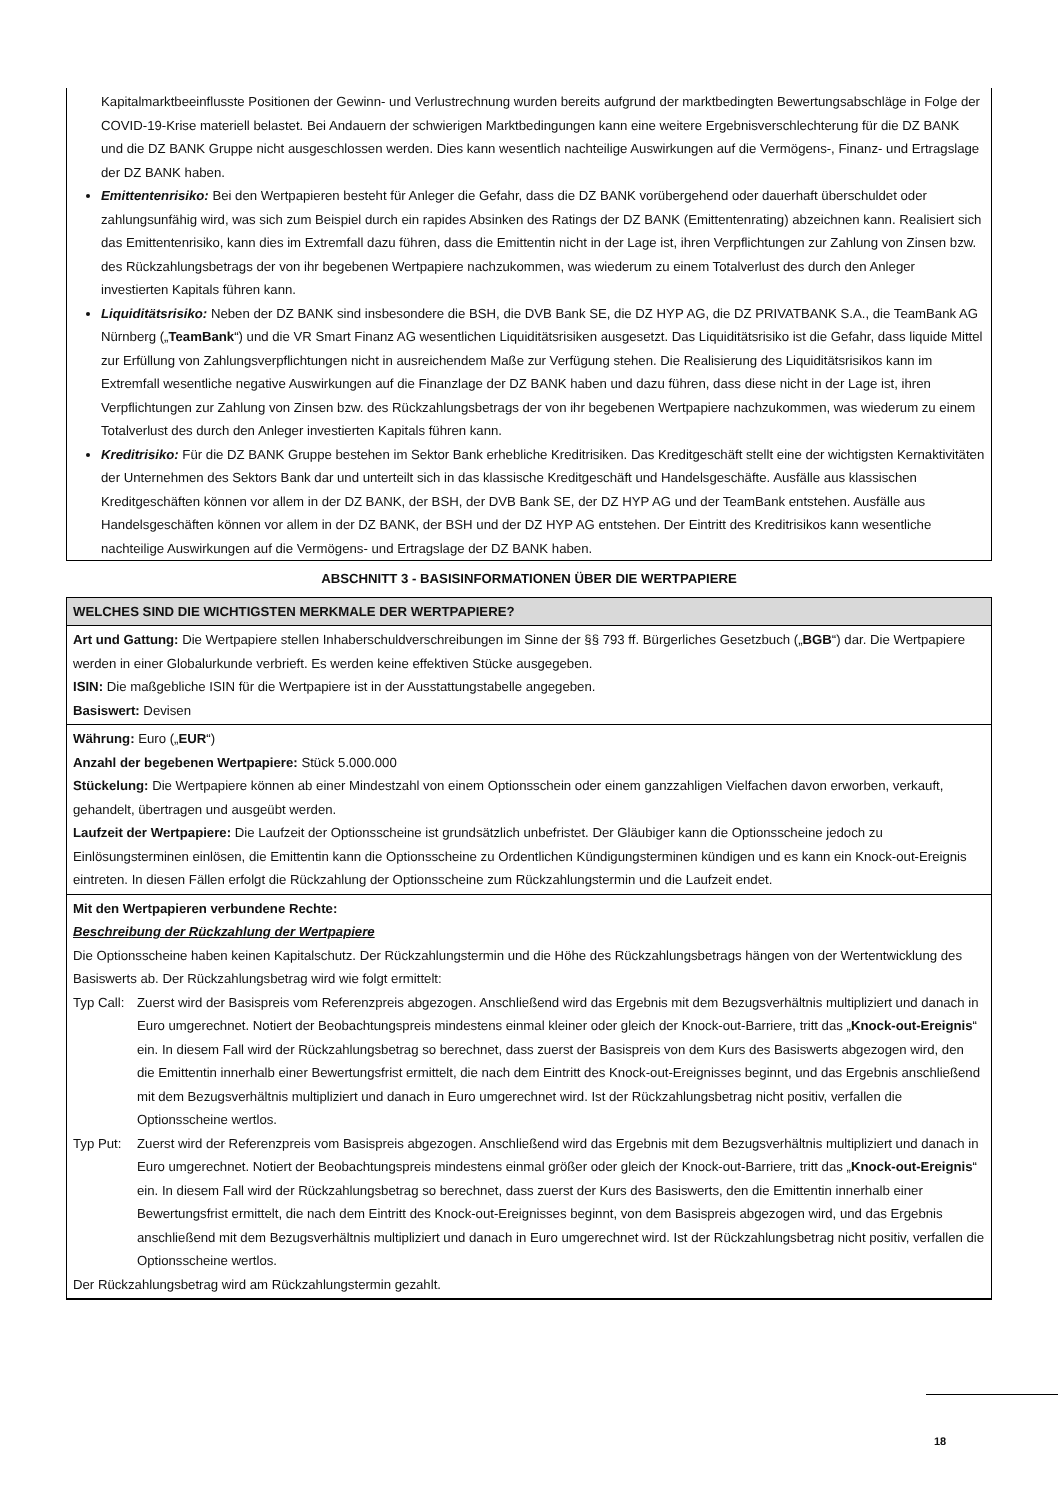Kapitalmarktbeeinflusste Positionen der Gewinn- und Verlustrechnung wurden bereits aufgrund der marktbedingten Bewertungs­abschläge in Folge der COVID-19-Krise materiell belastet. Bei Andauern der schwierigen Marktbedingungen kann eine weitere Ergebnisverschlechterung für die DZ BANK und die DZ BANK Gruppe nicht ausgeschlossen werden. Dies kann wesentlich nachteilige Auswirkungen auf die Vermögens-, Finanz- und Ertragslage der DZ BANK haben.
Emittentenrisiko: Bei den Wertpapieren besteht für Anleger die Gefahr, dass die DZ BANK vorübergehend oder dauerhaft überschuldet oder zahlungsunfähig wird, was sich zum Beispiel durch ein rapides Absinken des Ratings der DZ BANK (Emittentenrating) abzeichnen kann. Realisiert sich das Emittentenrisiko, kann dies im Extremfall dazu führen, dass die Emittentin nicht in der Lage ist, ihren Verpflichtungen zur Zahlung von Zinsen bzw. des Rückzahlungsbetrags der von ihr begebenen Wertpapiere nachzukommen, was wiederum zu einem Totalverlust des durch den Anleger investierten Kapitals führen kann.
Liquiditätsrisiko: Neben der DZ BANK sind insbesondere die BSH, die DVB Bank SE, die DZ HYP AG, die DZ PRIVATBANK S.A., die TeamBank AG Nürnberg („TeamBank“) und die VR Smart Finanz AG wesentlichen Liquiditätsrisiken ausgesetzt. Das Liquiditätsrisiko ist die Gefahr, dass liquide Mittel zur Erfüllung von Zahlungsverpflichtungen nicht in ausreichendem Maße zur Verfügung stehen. Die Realisierung des Liquiditätsrisikos kann im Extremfall wesentliche negative Auswirkungen auf die Finanzlage der DZ BANK haben und dazu führen, dass diese nicht in der Lage ist, ihren Verpflichtungen zur Zahlung von Zinsen bzw. des Rückzahlungsbetrags der von ihr begebenen Wertpapiere nachzukommen, was wiederum zu einem Totalverlust des durch den Anleger investierten Kapitals führen kann.
Kreditrisiko: Für die DZ BANK Gruppe bestehen im Sektor Bank erhebliche Kreditrisiken. Das Kreditgeschäft stellt eine der wichtigsten Kernaktivitäten der Unternehmen des Sektors Bank dar und unterteilt sich in das klassische Kreditgeschäft und Handelsgeschäfte. Ausfälle aus klassischen Kreditgeschäften können vor allem in der DZ BANK, der BSH, der DVB Bank SE, der DZ HYP AG und der TeamBank entstehen. Ausfälle aus Handelsgeschäften können vor allem in der DZ BANK, der BSH und der DZ HYP AG entstehen. Der Eintritt des Kreditrisikos kann wesentliche nachteilige Auswirkungen auf die Vermögens- und Ertragslage der DZ BANK haben.
ABSCHNITT 3 - BASISINFORMATIONEN ÜBER DIE WERTPAPIERE
WELCHES SIND DIE WICHTIGSTEN MERKMALE DER WERTPAPIERE?
Art und Gattung: Die Wertpapiere stellen Inhaberschuldverschreibungen im Sinne der §§ 793 ff. Bürgerliches Gesetzbuch („BGB“) dar. Die Wertpapiere werden in einer Globalurkunde verbrieft. Es werden keine effektiven Stücke ausgegeben.
ISIN: Die maßgebliche ISIN für die Wertpapiere ist in der Ausstattungstabelle angegeben.
Basiswert: Devisen
Währung: Euro („EUR“)
Anzahl der begebenen Wertpapiere: Stück 5.000.000
Stückelung: Die Wertpapiere können ab einer Mindestzahl von einem Optionsschein oder einem ganzzahligen Vielfachen davon erworben, verkauft, gehandelt, übertragen und ausgeübt werden.
Laufzeit der Wertpapiere: Die Laufzeit der Optionsscheine ist grundsätzlich unbefristet. Der Gläubiger kann die Optionsscheine jedoch zu Einlösungsterminen einlösen, die Emittentin kann die Optionsscheine zu Ordentlichen Kündigungsterminen kündigen und es kann ein Knock-out-Ereignis eintreten. In diesen Fällen erfolgt die Rückzahlung der Optionsscheine zum Rückzahlungstermin und die Laufzeit endet.
Mit den Wertpapieren verbundene Rechte:
Beschreibung der Rückzahlung der Wertpapiere
Die Optionsscheine haben keinen Kapitalschutz. Der Rückzahlungstermin und die Höhe des Rückzahlungsbetrags hängen von der Wertentwicklung des Basiswerts ab. Der Rückzahlungsbetrag wird wie folgt ermittelt:
Typ Call: Zuerst wird der Basispreis vom Referenzpreis abgezogen. Anschließend wird das Ergebnis mit dem Bezugsverhältnis multipliziert und danach in Euro umgerechnet. Notiert der Beobachtungspreis mindestens einmal kleiner oder gleich der Knock-out-Barriere, tritt das „Knock-out-Ereignis“ ein. In diesem Fall wird der Rückzahlungsbetrag so berechnet, dass zuerst der Basispreis von dem Kurs des Basiswerts abgezogen wird, den die Emittentin innerhalb einer Bewertungsfrist ermittelt, die nach dem Eintritt des Knock-out-Ereignisses beginnt, und das Ergebnis anschließend mit dem Bezugsverhältnis multipliziert und danach in Euro umgerechnet wird. Ist der Rückzahlungsbetrag nicht positiv, verfallen die Optionsscheine wertlos.
Typ Put: Zuerst wird der Referenzpreis vom Basispreis abgezogen. Anschließend wird das Ergebnis mit dem Bezugsverhältnis multipliziert und danach in Euro umgerechnet. Notiert der Beobachtungspreis mindestens einmal größer oder gleich der Knock-out-Barriere, tritt das „Knock-out-Ereignis“ ein. In diesem Fall wird der Rückzahlungsbetrag so berechnet, dass zuerst der Kurs des Basiswerts, den die Emittentin innerhalb einer Bewertungsfrist ermittelt, die nach dem Eintritt des Knock-out-Ereignisses beginnt, von dem Basispreis abgezogen wird, und das Ergebnis anschließend mit dem Bezugsverhältnis multipliziert und danach in Euro umgerechnet wird. Ist der Rückzahlungsbetrag nicht positiv, verfallen die Optionsscheine wertlos.
Der Rückzahlungsbetrag wird am Rückzahlungstermin gezahlt.
18